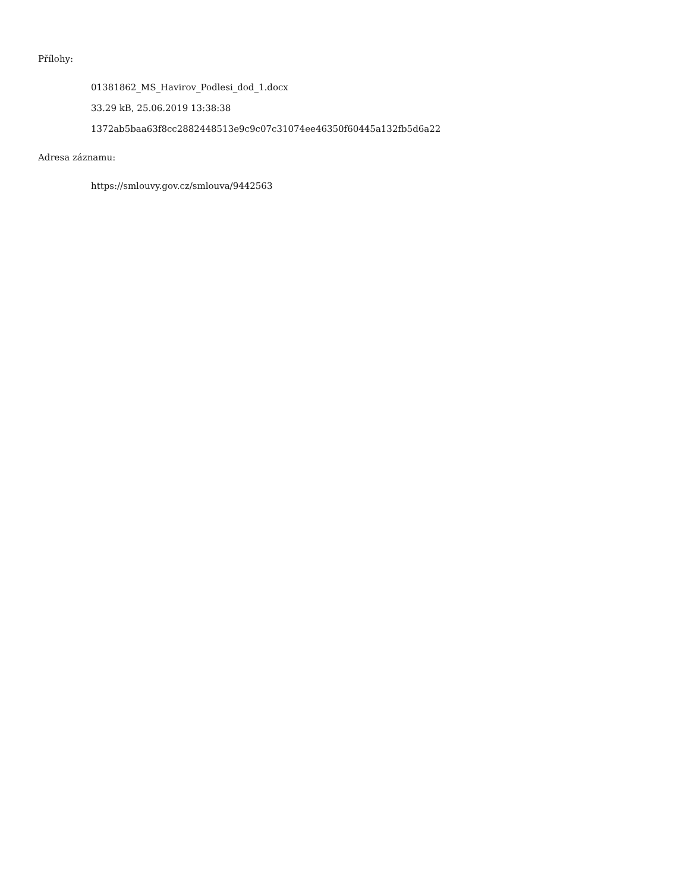Přílohy:
01381862_MS_Havirov_Podlesi_dod_1.docx
33.29 kB, 25.06.2019 13:38:38
1372ab5baa63f8cc2882448513e9c9c07c31074ee46350f60445a132fb5d6a22
Adresa záznamu:
https://smlouvy.gov.cz/smlouva/9442563